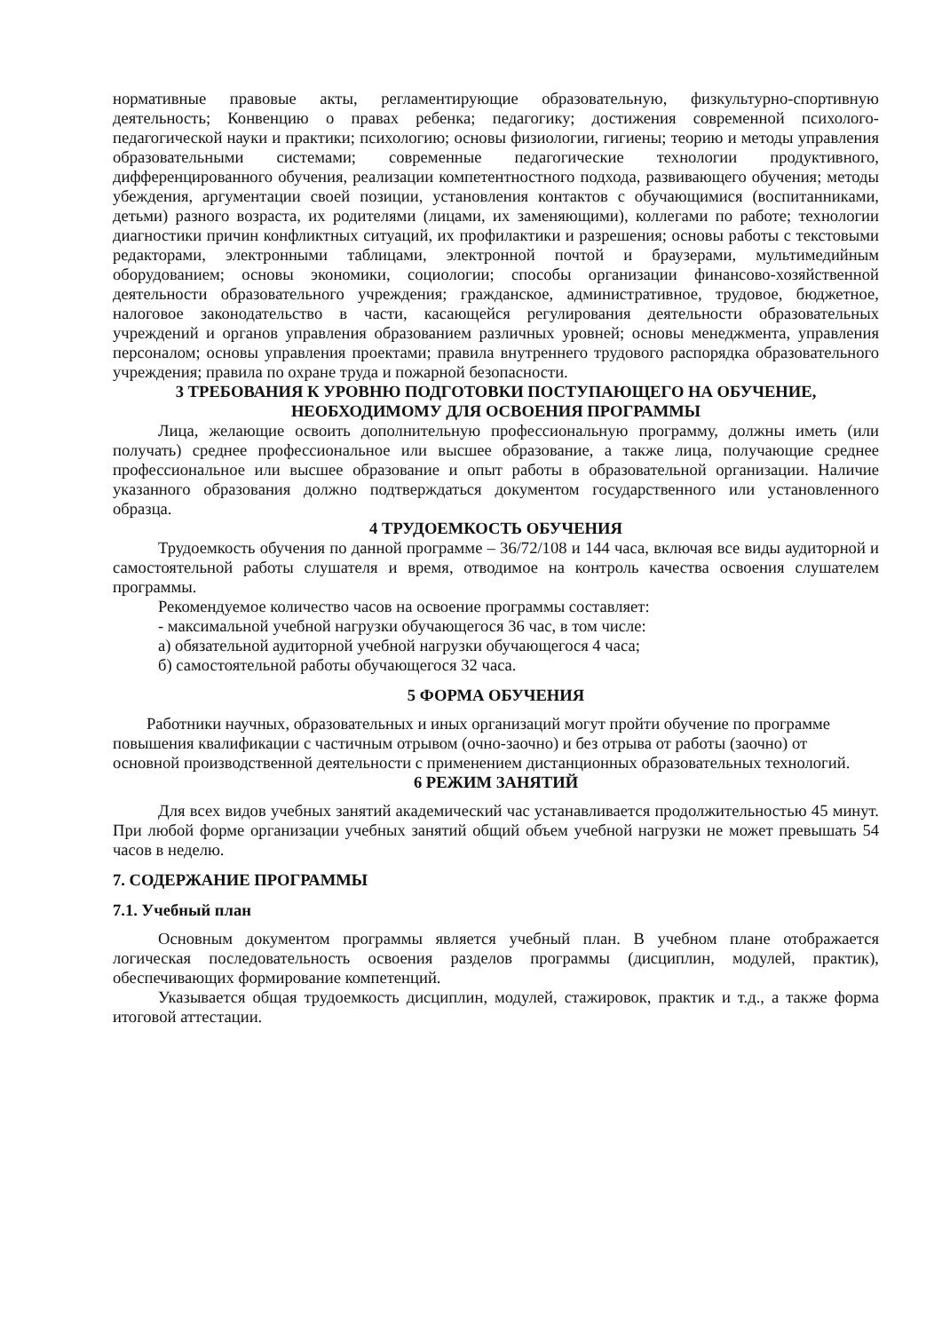нормативные правовые акты, регламентирующие образовательную, физкультурно-спортивную деятельность; Конвенцию о правах ребенка; педагогику; достижения современной психолого-педагогической науки и практики; психологию; основы физиологии, гигиены; теорию и методы управления образовательными системами; современные педагогические технологии продуктивного, дифференцированного обучения, реализации компетентностного подхода, развивающего обучения; методы убеждения, аргументации своей позиции, установления контактов с обучающимися (воспитанниками, детьми) разного возраста, их родителями (лицами, их заменяющими), коллегами по работе; технологии диагностики причин конфликтных ситуаций, их профилактики и разрешения; основы работы с текстовыми редакторами, электронными таблицами, электронной почтой и браузерами, мультимедийным оборудованием; основы экономики, социологии; способы организации финансово-хозяйственной деятельности образовательного учреждения; гражданское, административное, трудовое, бюджетное, налоговое законодательство в части, касающейся регулирования деятельности образовательных учреждений и органов управления образованием различных уровней; основы менеджмента, управления персоналом; основы управления проектами; правила внутреннего трудового распорядка образовательного учреждения; правила по охране труда и пожарной безопасности.
3 ТРЕБОВАНИЯ К УРОВНЮ ПОДГОТОВКИ ПОСТУПАЮЩЕГО НА ОБУЧЕНИЕ, НЕОБХОДИМОМУ ДЛЯ ОСВОЕНИЯ ПРОГРАММЫ
Лица, желающие освоить дополнительную профессиональную программу, должны иметь (или получать) среднее профессиональное или высшее образование, а также лица, получающие среднее профессиональное или высшее образование и опыт работы в образовательной организации. Наличие указанного образования должно подтверждаться документом государственного или установленного образца.
4 ТРУДОЕМКОСТЬ ОБУЧЕНИЯ
Трудоемкость обучения по данной программе – 36/72/108 и 144 часа, включая все виды аудиторной и самостоятельной работы слушателя и время, отводимое на контроль качества освоения слушателем программы.
Рекомендуемое количество часов на освоение программы составляет:
- максимальной учебной нагрузки обучающегося 36 час, в том числе:
а) обязательной аудиторной учебной нагрузки обучающегося 4 часа;
б) самостоятельной работы обучающегося 32 часа.
5 ФОРМА ОБУЧЕНИЯ
Работники научных, образовательных и иных организаций могут пройти обучение по программе повышения квалификации с частичным отрывом (очно-заочно) и без отрыва от работы (заочно) от основной производственной деятельности с применением дистанционных образовательных технологий.
6 РЕЖИМ ЗАНЯТИЙ
Для всех видов учебных занятий академический час устанавливается продолжительностью 45 минут. При любой форме организации учебных занятий общий объем учебной нагрузки не может превышать 54 часов в неделю.
7. СОДЕРЖАНИЕ ПРОГРАММЫ
7.1. Учебный план
Основным документом программы является учебный план. В учебном плане отображается логическая последовательность освоения разделов программы (дисциплин, модулей, практик), обеспечивающих формирование компетенций.
Указывается общая трудоемкость дисциплин, модулей, стажировок, практик и т.д., а также форма итоговой аттестации.